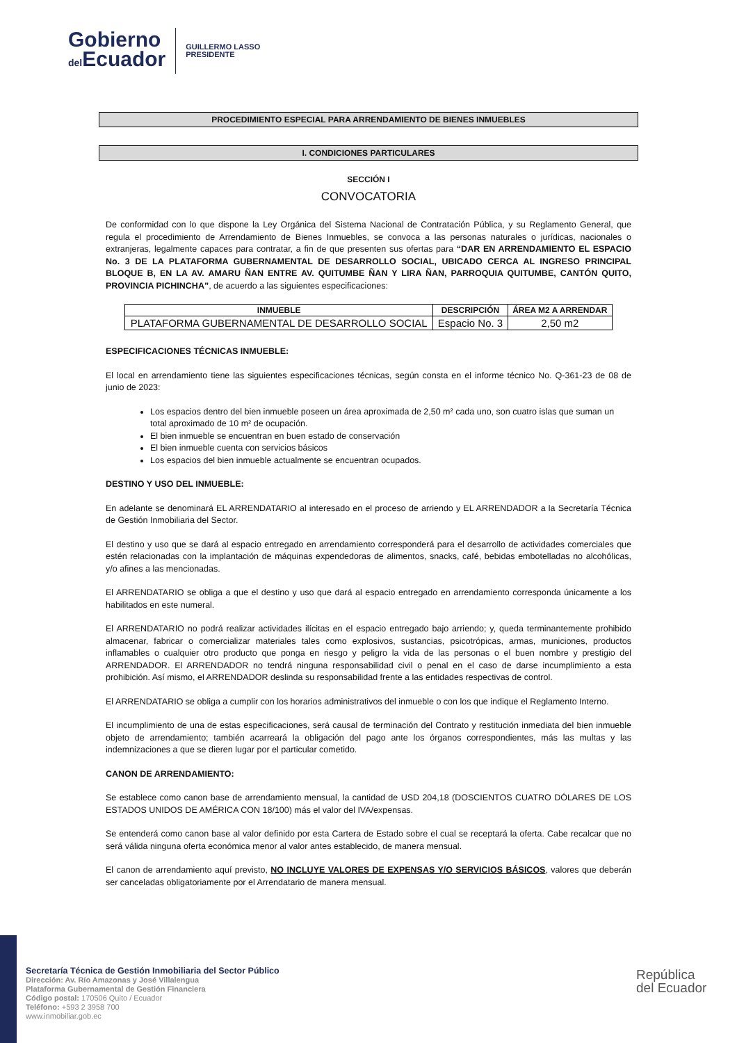Gobierno
del Ecuador
GUILLERMO LASSO
PRESIDENTE
PROCEDIMIENTO ESPECIAL PARA ARRENDAMIENTO DE BIENES INMUEBLES
I. CONDICIONES PARTICULARES
SECCIÓN I
CONVOCATORIA
De conformidad con lo que dispone la Ley Orgánica del Sistema Nacional de Contratación Pública, y su Reglamento General, que regula el procedimiento de Arrendamiento de Bienes Inmuebles, se convoca a las personas naturales o jurídicas, nacionales o extranjeras, legalmente capaces para contratar, a fin de que presenten sus ofertas para “DAR EN ARRENDAMIENTO EL ESPACIO No. 3 DE LA PLATAFORMA GUBERNAMENTAL DE DESARROLLO SOCIAL, UBICADO CERCA AL INGRESO PRINCIPAL BLOQUE B, EN LA AV. AMARU ÑAN ENTRE AV. QUITUMBE ÑAN Y LIRA ÑAN, PARROQUIA QUITUMBE, CANTÓN QUITO, PROVINCIA PICHINCHA”, de acuerdo a las siguientes especificaciones:
| INMUEBLE | DESCRIPCIÓN | ÁREA M2 A ARRENDAR |
| --- | --- | --- |
| PLATAFORMA GUBERNAMENTAL DE DESARROLLO SOCIAL | Espacio No. 3 | 2,50 m2 |
ESPECIFICACIONES TÉCNICAS INMUEBLE:
El local en arrendamiento tiene las siguientes especificaciones técnicas, según consta en el informe técnico No. Q-361-23 de 08 de junio de 2023:
Los espacios dentro del bien inmueble poseen un área aproximada de 2,50 m² cada uno, son cuatro islas que suman un total aproximado de 10 m² de ocupación.
El bien inmueble se encuentran en buen estado de conservación
El bien inmueble cuenta con servicios básicos
Los espacios del bien inmueble actualmente se encuentran ocupados.
DESTINO Y USO DEL INMUEBLE:
En adelante se denominará EL ARRENDATARIO al interesado en el proceso de arriendo y EL ARRENDADOR a la Secretaría Técnica de Gestión Inmobiliaria del Sector.
El destino y uso que se dará al espacio entregado en arrendamiento corresponderá para el desarrollo de actividades comerciales que estén relacionadas con la implantación de máquinas expendedoras de alimentos, snacks, café, bebidas embotelladas no alcohólicas, y/o afines a las mencionadas.
El ARRENDATARIO se obliga a que el destino y uso que dará al espacio entregado en arrendamiento corresponda únicamente a los habilitados en este numeral.
El ARRENDATARIO no podrá realizar actividades ilícitas en el espacio entregado bajo arriendo; y, queda terminantemente prohibido almacenar, fabricar o comercializar materiales tales como explosivos, sustancias, psicotrópicas, armas, municiones, productos inflamables o cualquier otro producto que ponga en riesgo y peligro la vida de las personas o el buen nombre y prestigio del ARRENDADOR. El ARRENDADOR no tendrá ninguna responsabilidad civil o penal en el caso de darse incumplimiento a esta prohibición. Así mismo, el ARRENDADOR deslinda su responsabilidad frente a las entidades respectivas de control.
El ARRENDATARIO se obliga a cumplir con los horarios administrativos del inmueble o con los que indique el Reglamento Interno.
El incumplimiento de una de estas especificaciones, será causal de terminación del Contrato y restitución inmediata del bien inmueble objeto de arrendamiento; también acarreará la obligación del pago ante los órganos correspondientes, más las multas y las indemnizaciones a que se dieren lugar por el particular cometido.
CANON DE ARRENDAMIENTO:
Se establece como canon base de arrendamiento mensual, la cantidad de USD 204,18 (DOSCIENTOS CUATRO DÓLARES DE LOS ESTADOS UNIDOS DE AMÉRICA CON 18/100) más el valor del IVA/expensas.
Se entenderá como canon base al valor definido por esta Cartera de Estado sobre el cual se receptará la oferta. Cabe recalcar que no será válida ninguna oferta económica menor al valor antes establecido, de manera mensual.
El canon de arrendamiento aquí previsto, NO INCLUYE VALORES DE EXPENSAS Y/O SERVICIOS BÁSICOS, valores que deberán ser canceladas obligatoriamente por el Arrendatario de manera mensual.
Secretaría Técnica de Gestión Inmobiliaria del Sector Público
Dirección: Av. Río Amazonas y José Villalengua
Plataforma Gubernamental de Gestión Financiera
Código postal: 170506 Quito / Ecuador
Teléfono: +593 2 3958 700
www.inmobiliar.gob.ec
República
del Ecuador